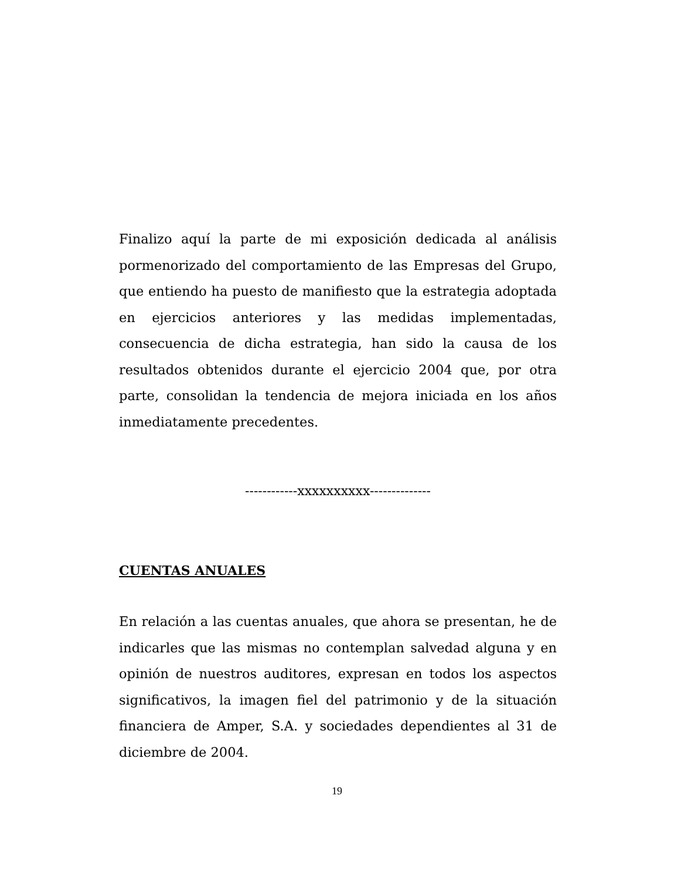Finalizo aquí la parte de mi exposición dedicada al análisis pormenorizado del comportamiento de las Empresas del Grupo, que entiendo ha puesto de manifiesto que la estrategia adoptada en ejercicios anteriores y las medidas implementadas, consecuencia de dicha estrategia, han sido la causa de los resultados obtenidos durante el ejercicio 2004 que, por otra parte, consolidan la tendencia de mejora iniciada en los años inmediatamente precedentes.
------------xxxxxxxxxx--------------
CUENTAS ANUALES
En relación a las cuentas anuales, que ahora se presentan, he de indicarles que las mismas no contemplan salvedad alguna y en opinión de nuestros auditores, expresan en todos los aspectos significativos, la imagen fiel del patrimonio y de la situación financiera de Amper, S.A. y sociedades dependientes al 31 de diciembre de 2004.
19